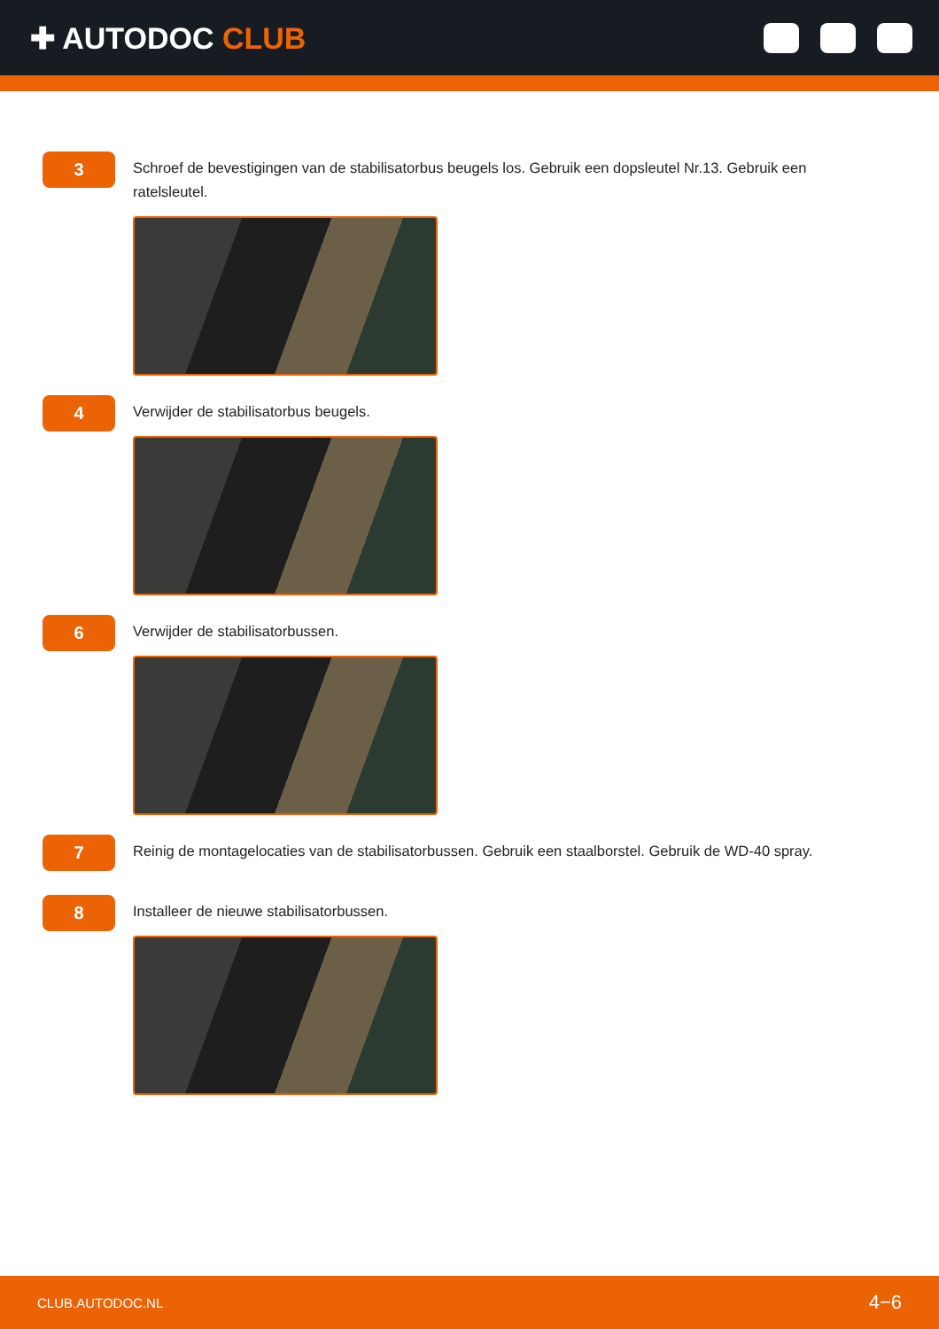✚ AUTODOC CLUB
3
Schroef de bevestigingen van de stabilisatorbus beugels los. Gebruik een dopsleutel Nr.13. Gebruik een ratelsleutel.
4
Verwijder de stabilisatorbus beugels.
6
Verwijder de stabilisatorbussen.
7
Reinig de montagelocaties van de stabilisatorbussen. Gebruik een staalborstel. Gebruik de WD-40 spray.
8
Installeer de nieuwe stabilisatorbussen.
CLUB.AUTODOC.NL 4−6